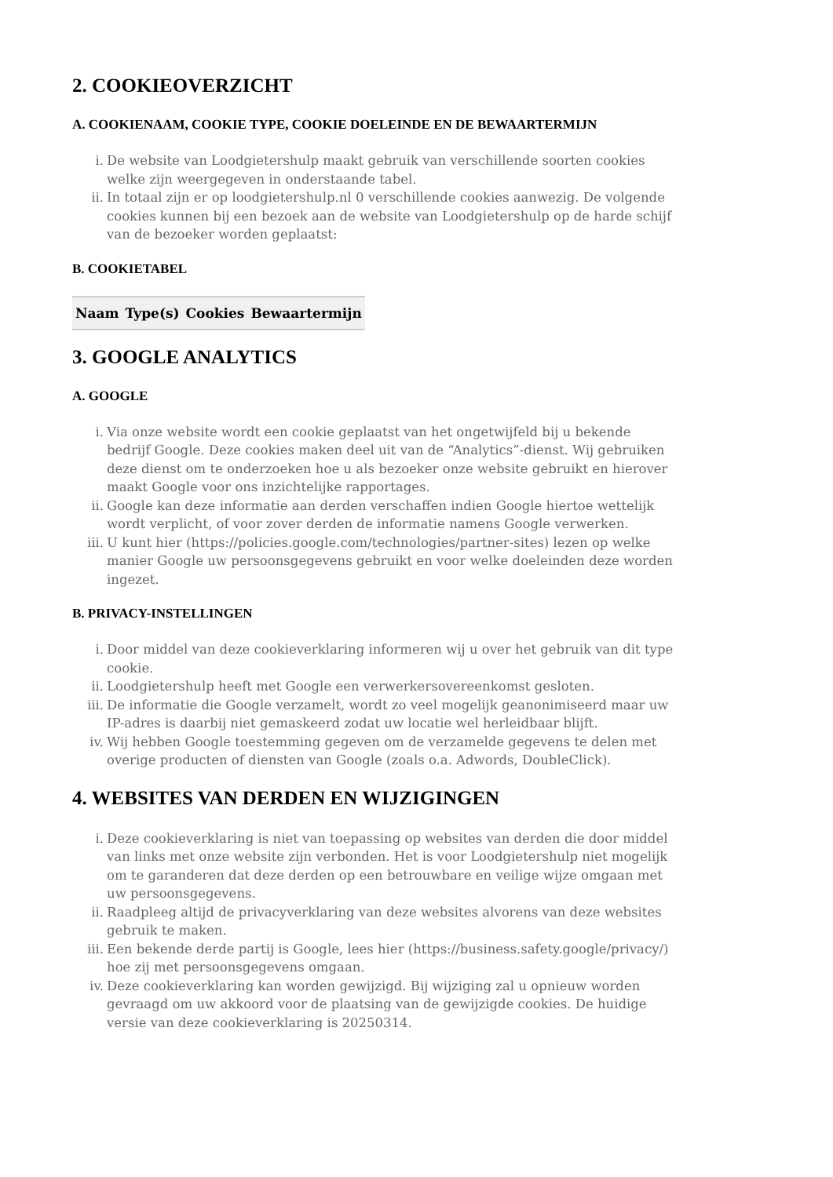2. COOKIEOVERZICHT
A. COOKIENAAM, COOKIE TYPE, COOKIE DOELEINDE EN DE BEWAARTERMIJN
i. De website van Loodgietershulp maakt gebruik van verschillende soorten cookies welke zijn weergegeven in onderstaande tabel.
ii. In totaal zijn er op loodgietershulp.nl 0 verschillende cookies aanwezig. De volgende cookies kunnen bij een bezoek aan de website van Loodgietershulp op de harde schijf van de bezoeker worden geplaatst:
B. COOKIETABEL
| Naam | Type(s) | Cookies | Bewaartermijn |
| --- | --- | --- | --- |
3. GOOGLE ANALYTICS
A. GOOGLE
i. Via onze website wordt een cookie geplaatst van het ongetwijfeld bij u bekende bedrijf Google. Deze cookies maken deel uit van de “Analytics”-dienst. Wij gebruiken deze dienst om te onderzoeken hoe u als bezoeker onze website gebruikt en hierover maakt Google voor ons inzichtelijke rapportages.
ii. Google kan deze informatie aan derden verschaffen indien Google hiertoe wettelijk wordt verplicht, of voor zover derden de informatie namens Google verwerken.
iii. U kunt hier (https://policies.google.com/technologies/partner-sites) lezen op welke manier Google uw persoonsgegevens gebruikt en voor welke doeleinden deze worden ingezet.
B. PRIVACY-INSTELLINGEN
i. Door middel van deze cookieverklaring informeren wij u over het gebruik van dit type cookie.
ii. Loodgietershulp heeft met Google een verwerkersovereenkomst gesloten.
iii. De informatie die Google verzamelt, wordt zo veel mogelijk geanonimiseerd maar uw IP-adres is daarbij niet gemaskeerd zodat uw locatie wel herleidbaar blijft.
iv. Wij hebben Google toestemming gegeven om de verzamelde gegevens te delen met overige producten of diensten van Google (zoals o.a. Adwords, DoubleClick).
4. WEBSITES VAN DERDEN EN WIJZIGINGEN
i. Deze cookieverklaring is niet van toepassing op websites van derden die door middel van links met onze website zijn verbonden. Het is voor Loodgietershulp niet mogelijk om te garanderen dat deze derden op een betrouwbare en veilige wijze omgaan met uw persoonsgegevens.
ii. Raadpleeg altijd de privacyverklaring van deze websites alvorens van deze websites gebruik te maken.
iii. Een bekende derde partij is Google, lees hier (https://business.safety.google/privacy/) hoe zij met persoonsgegevens omgaan.
iv. Deze cookieverklaring kan worden gewijzigd. Bij wijziging zal u opnieuw worden gevraagd om uw akkoord voor de plaatsing van de gewijzigde cookies. De huidige versie van deze cookieverklaring is 20250314.